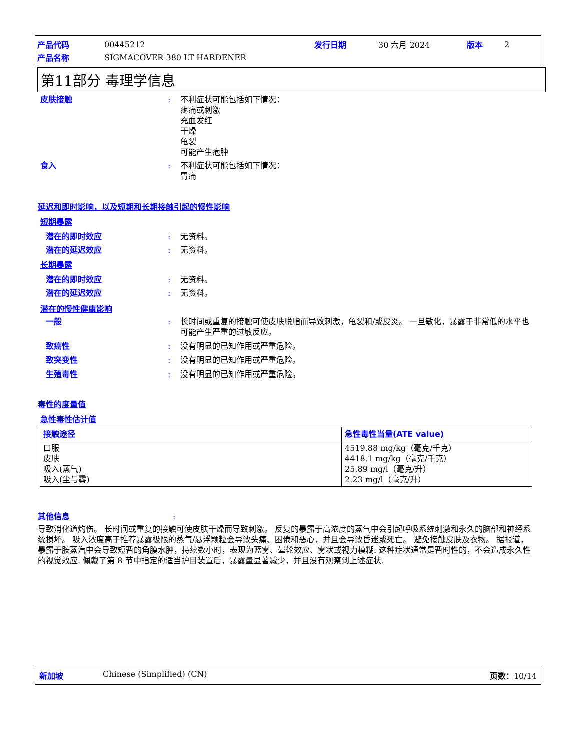产品代码 00445212 发行日期 30 六月 2024 版本 2
产品名称 SIGMACOVER 380 LT HARDENER
第11部分 毒理学信息
皮肤接触: 不利症状可能包括如下情况：
疼痛或刺激
充血发红
干燥
龟裂
可能产生疱肿
食入: 不利症状可能包括如下情况：
胃痛
延迟和即时影响，以及短期和长期接触引起的慢性影响
短期暴露
潜在的即时效应: 无资料。
潜在的延迟效应: 无资料。
长期暴露
潜在的即时效应: 无资料。
潜在的延迟效应: 无资料。
潜在的慢性健康影响
一般: 长时间或重复的接触可使皮肤脱脂而导致刺激，龟裂和/或皮炎。 一旦敏化，暴露于非常低的水平也可能产生严重的过敏反应。
致癌性: 没有明显的已知作用或严重危险。
致突变性: 没有明显的已知作用或严重危险。
生殖毒性: 没有明显的已知作用或严重危险。
毒性的度量值
急性毒性估计值
| 接触途径 | 急性毒性当量(ATE value) |
| --- | --- |
| 口服 皮肤 吸入(蒸气) 吸入(尘与雾) | 4519.88 mg/kg（毫克/千克） 4418.1 mg/kg（毫克/千克） 25.89 mg/l（毫克/升） 2.23 mg/l（毫克/升） |
其他信息:
导致消化道灼伤。 长时间或重复的接触可使皮肤干燥而导致刺激。 反复的暴露于高浓度的蒸气中会引起呼吸系统刺激和永久的脑部和神经系统损坏。 吸入浓度高于推荐暴露极限的蒸气/悬浮颗粒会导致头痛、困倦和恶心，并且会导致昏迷或死亡。 避免接触皮肤及衣物。 据报道，暴露于胺蒸汽中会导致短暂的角膜水肿，持续数小时，表现为蓝雾、晕轮效应、雾状或视力模糊. 这种症状通常是暂时性的，不会造成永久性的视觉效应. 佩戴了第 8 节中指定的适当护目装置后，暴露量显著减少，并且没有观察到上述症状.
新加坡 Chinese (Simplified) (CN) 页数：10/14